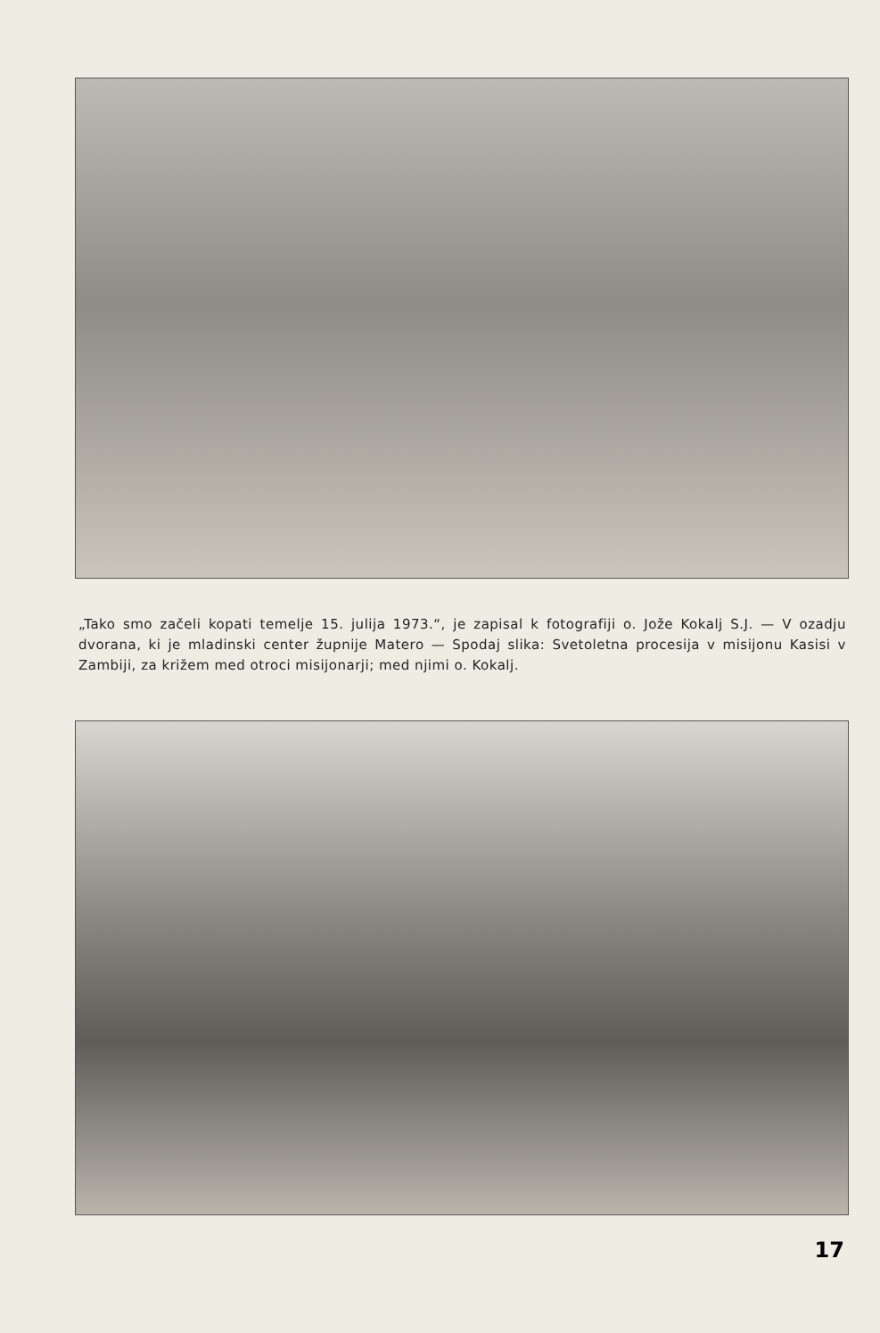„Tako smo začeli kopati temelje 15. julija 1973.“, je zapisal k fotografiji o. Jože Kokalj S.J. — V ozadju dvorana, ki je mladinski center župnije Matero — Spodaj slika: Svetoletna procesija v misijonu Kasisi v Zambiji, za križem med otroci misijonarji; med njimi o. Kokalj.
17